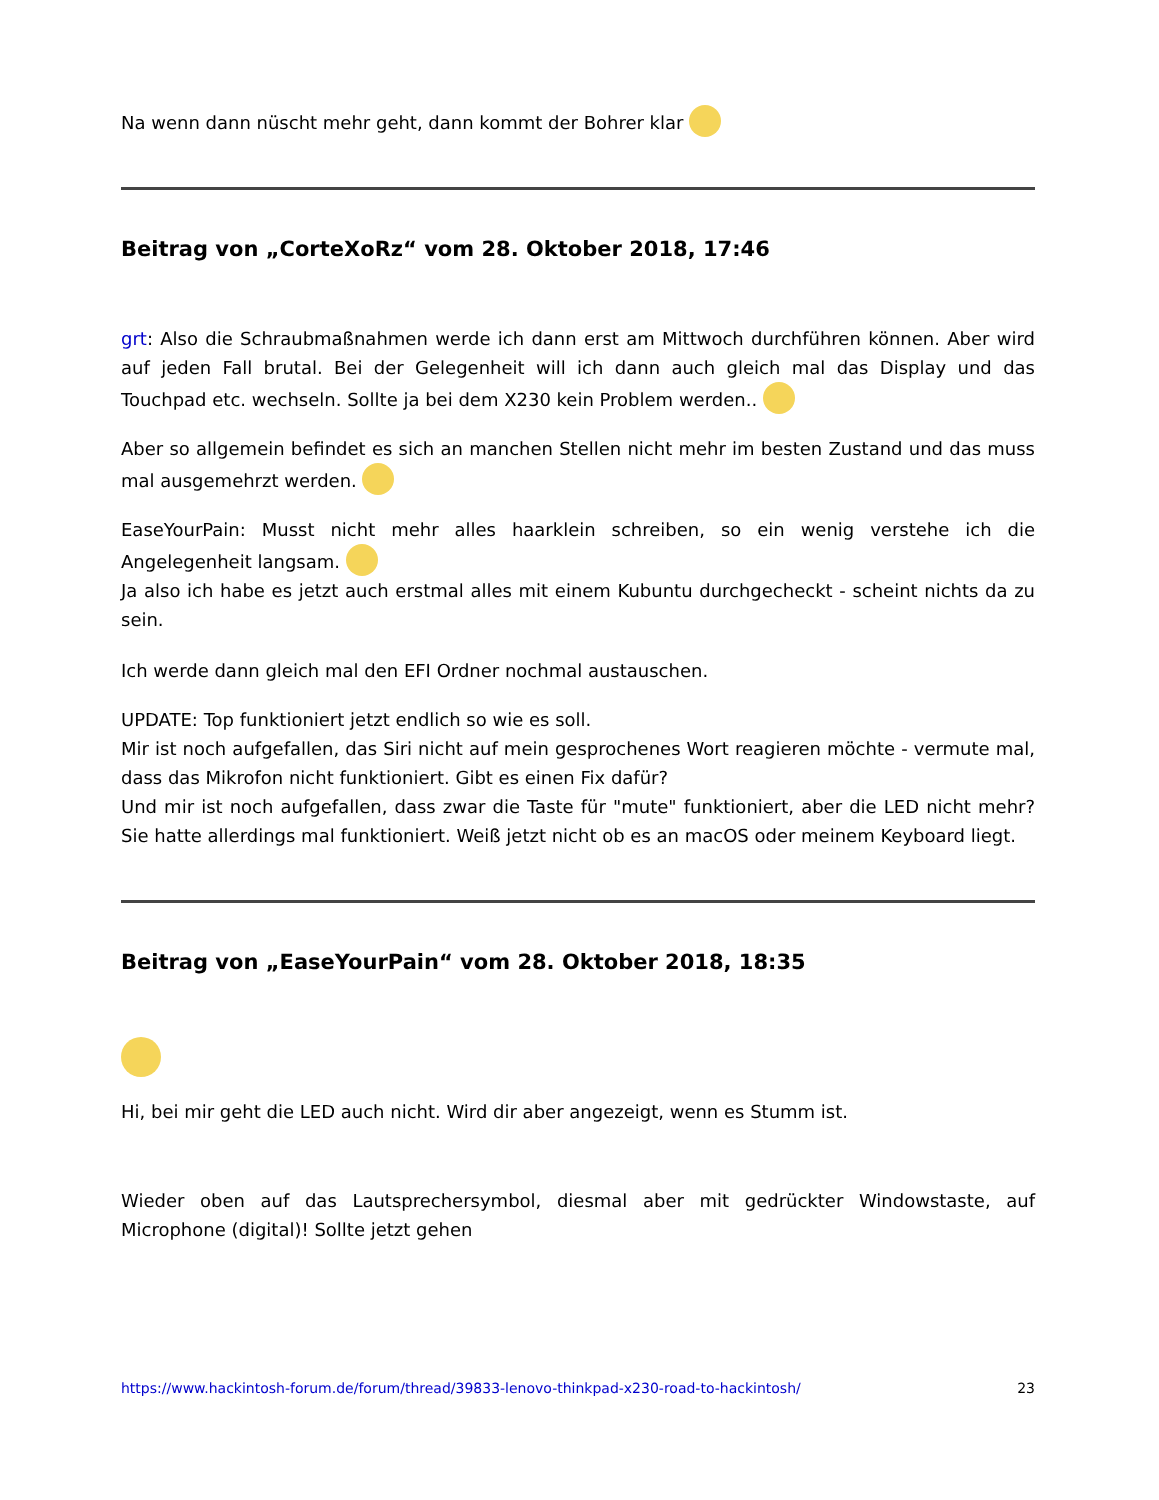Na wenn dann nüscht mehr geht, dann kommt der Bohrer klar
Beitrag von „CorteXoRz“ vom 28. Oktober 2018, 17:46
grt: Also die Schraubmaßnahmen werde ich dann erst am Mittwoch durchführen können. Aber wird auf jeden Fall brutal. Bei der Gelegenheit will ich dann auch gleich mal das Display und das Touchpad etc. wechseln. Sollte ja bei dem X230 kein Problem werden..
Aber so allgemein befindet es sich an manchen Stellen nicht mehr im besten Zustand und das muss mal ausgemehrzt werden.
EaseYourPain: Musst nicht mehr alles haarklein schreiben, so ein wenig verstehe ich die Angelegenheit langsam.
Ja also ich habe es jetzt auch erstmal alles mit einem Kubuntu durchgecheckt - scheint nichts da zu sein.
Ich werde dann gleich mal den EFI Ordner nochmal austauschen.
UPDATE: Top funktioniert jetzt endlich so wie es soll.
Mir ist noch aufgefallen, das Siri nicht auf mein gesprochenes Wort reagieren möchte - vermute mal, dass das Mikrofon nicht funktioniert. Gibt es einen Fix dafür?
Und mir ist noch aufgefallen, dass zwar die Taste für "mute" funktioniert, aber die LED nicht mehr? Sie hatte allerdings mal funktioniert. Weiß jetzt nicht ob es an macOS oder meinem Keyboard liegt.
Beitrag von „EaseYourPain“ vom 28. Oktober 2018, 18:35
Hi, bei mir geht die LED auch nicht. Wird dir aber angezeigt, wenn es Stumm ist.
Wieder oben auf das Lautsprechersymbol, diesmal aber mit gedrückter Windowstaste, auf Microphone (digital)! Sollte jetzt gehen
https://www.hackintosh-forum.de/forum/thread/39833-lenovo-thinkpad-x230-road-to-hackintosh/ 23